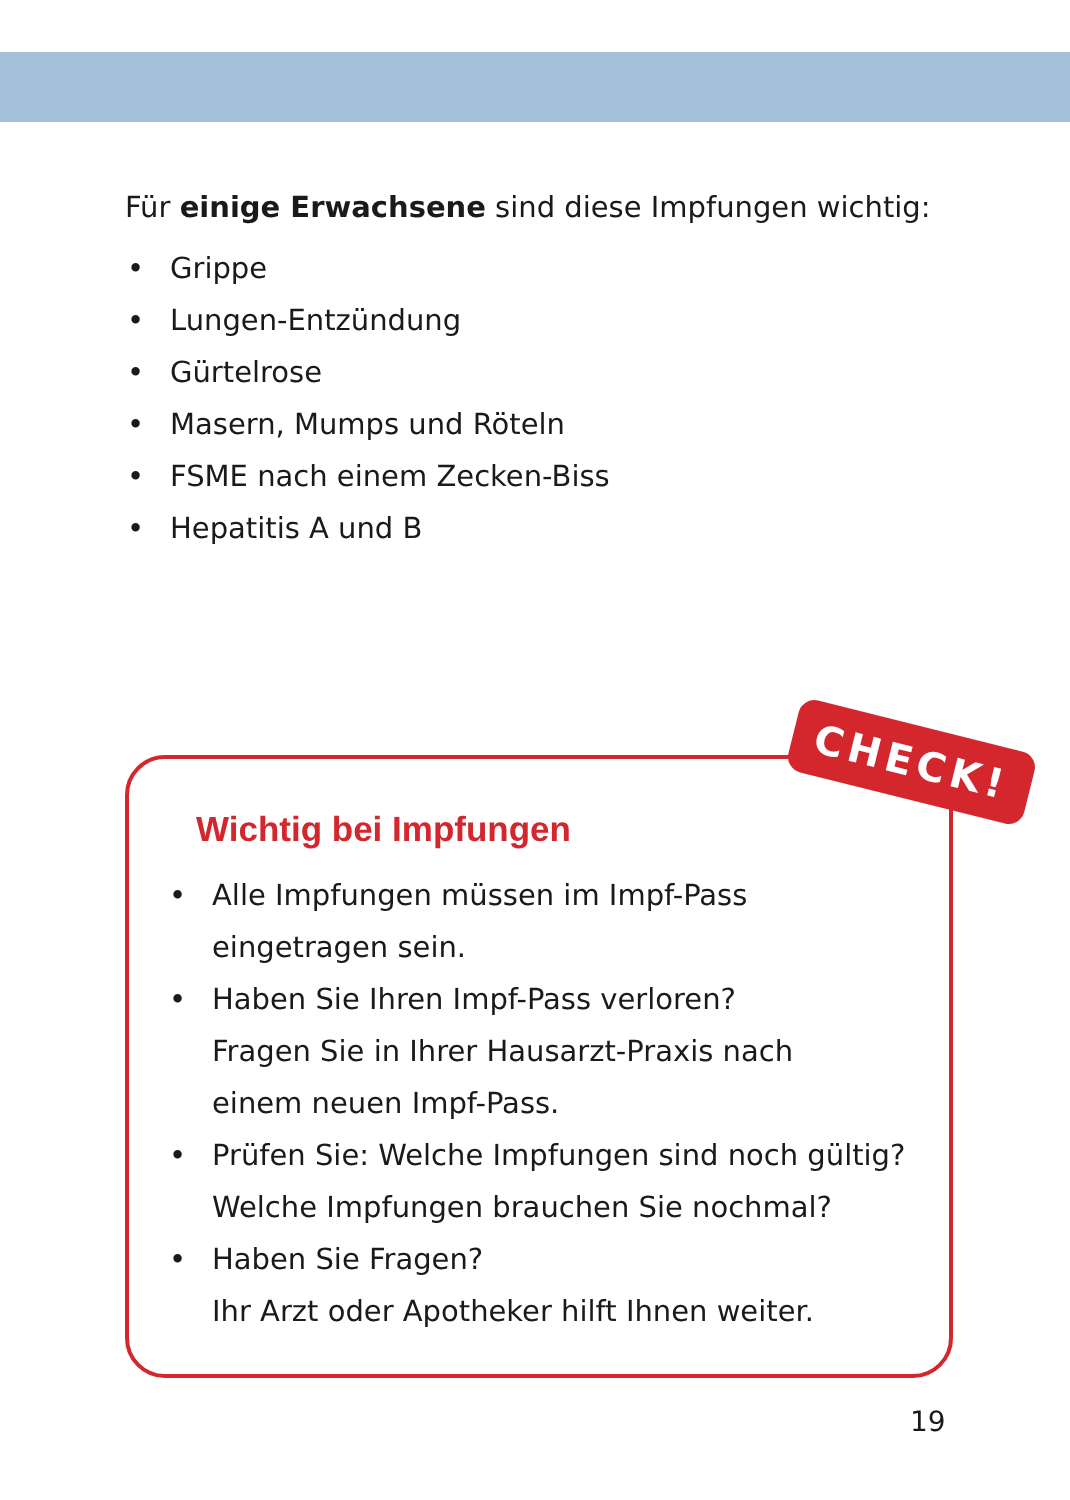Für einige Erwachsene sind diese Impfungen wichtig:
• Grippe
• Lungen-Entzündung
• Gürtelrose
• Masern, Mumps und Röteln
• FSME nach einem Zecken-Biss
• Hepatitis A und B
Wichtig bei Impfungen
• Alle Impfungen müssen im Impf-Pass
eingetragen sein.
• Haben Sie Ihren Impf-Pass verloren?
Fragen Sie in Ihrer Hausarzt-Praxis nach
einem neuen Impf-Pass.
• Prüfen Sie: Welche Impfungen sind noch gültig?
Welche Impfungen brauchen Sie nochmal?
• Haben Sie Fragen?
Ihr Arzt oder Apotheker hilft Ihnen weiter.
CHECK!
19